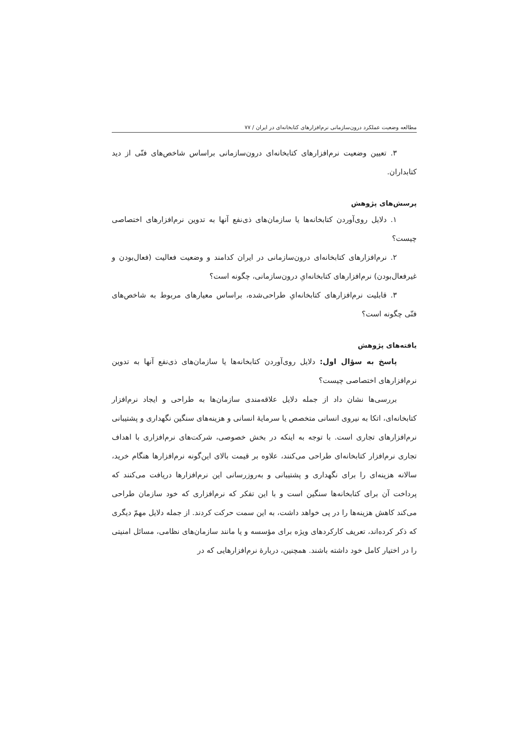مطالعه وضعیت عملکرد درون‌سازمانی نرم‌افزارهای کتابخانه‌ای در ایران / ۷۷
۳. تعیین وضعیت نرم‌افزارهای کتابخانه‌ای درون‌سازمانی براساس شاخص‌های فنّی از دید کتابداران.
پرسش‌های پژوهش
۱. دلایل روی‌آوردن کتابخانه‌ها یا سازمان‌های ذی‌نفع آنها به تدوین نرم‌افزارهای اختصاصی چیست؟
۲. نرم‌افزارهای کتابخانه‌ای درون‌سازمانی در ایران کدامند و وضعیت فعالیت (فعال‌بودن و غیرفعال‌بودن) نرم‌افزارهای کتابخانه‌ایِ درون‌سازمانی، چگونه است؟
۳. قابلیت نرم‌افزارهای کتابخانه‌ایِ طراحی‌شده، براساس معیارهای مربوط به شاخص‌های فنّی چگونه است؟
یافته‌های پژوهش
پاسخ به سؤال اول: دلایل روی‌آوردن کتابخانه‌ها یا سازمان‌های ذی‌نفع آنها به تدوین نرم‌افزارهای اختصاصی چیست؟
بررسی‌ها نشان داد از جمله دلایل علاقه‌مندی سازمان‌ها به طراحی و ایجاد نرم‌افزار کتابخانه‌ای، اتکا به نیروی انسانی متخصص یا سرمایهٔ انسانی و هزینه‌های سنگین نگهداری و پشتیبانی نرم‌افزارهای تجاری است. با توجه به اینکه در بخش خصوصی، شرکت‌های نرم‌افزاری با اهداف تجاری نرم‌افزار کتابخانه‌ای طراحی می‌کنند، علاوه بر قیمت بالای این‌گونه نرم‌افزارها هنگام خرید، سالانه هزینه‌ای را برای نگهداری و پشتیبانی و به‌روزرسانی این نرم‌افزارها دریافت می‌کنند که پرداخت آن برای کتابخانه‌ها سنگین است و با این تفکر که نرم‌افزاری که خود سازمان طراحی می‌کند کاهش هزینه‌ها را در پی خواهد داشت، به این سمت حرکت کردند. از جمله دلایل مهمّ دیگری که ذکر کرده‌اند، تعریف کارکردهای ویژه برای مؤسسه و یا مانند سازمان‌های نظامی، مسائل امنیتی را در اختیار کامل خود داشته باشند. همچنین، دربارهٔ نرم‌افزارهایی که در